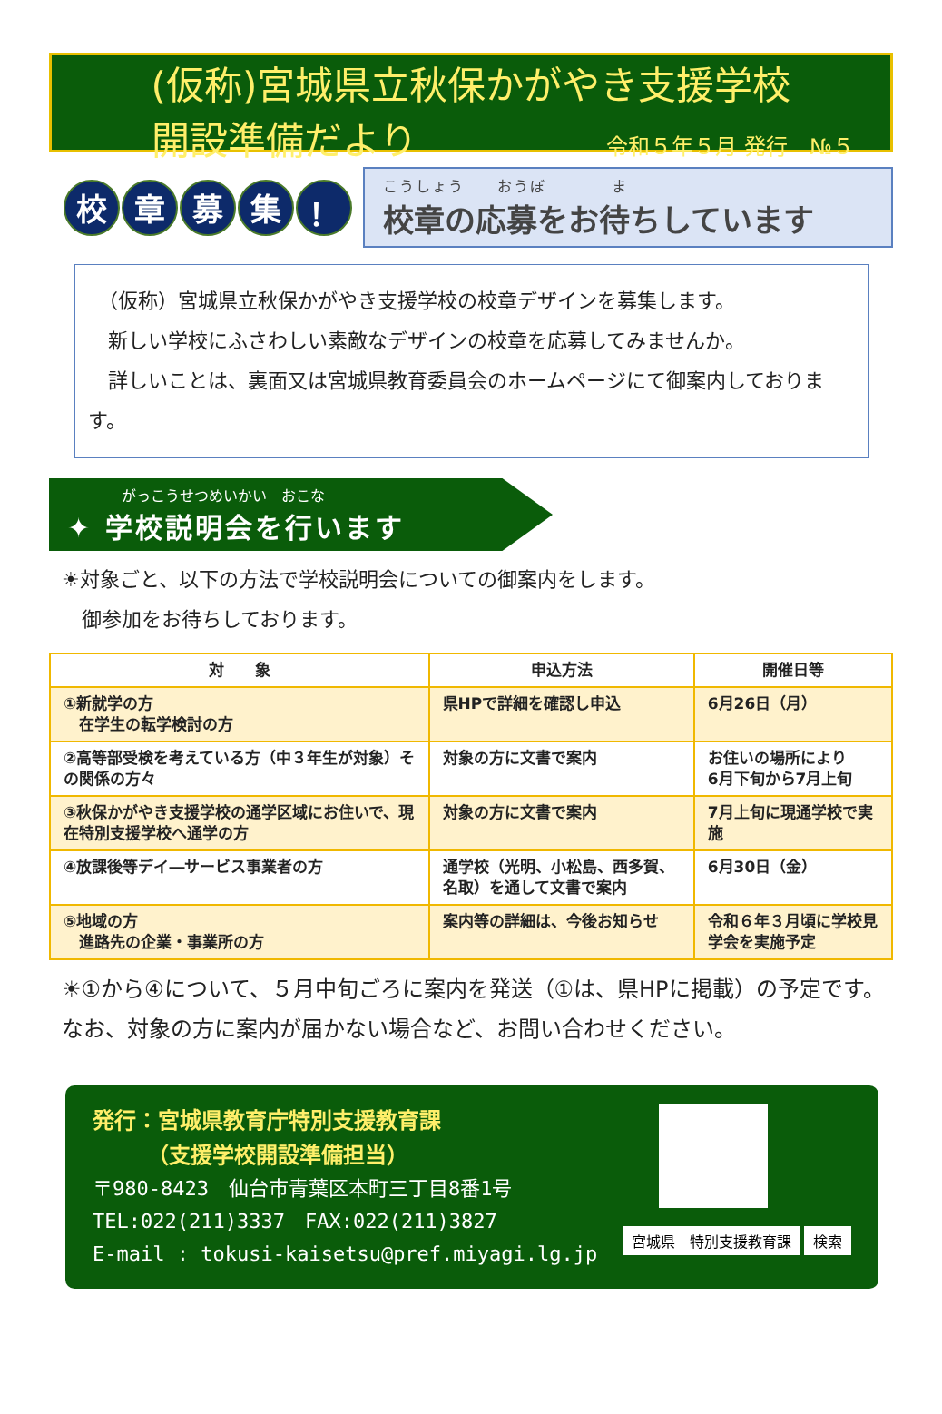(仮称)宮城県立秋保かがやき支援学校
開設準備だより 令和５年５月 発行　№５
校章募集 ！
こうしょう　　おうぼ　　　　ま
校章の応募をお待ちしています
　（仮称）宮城県立秋保かがやき支援学校の校章デザインを募集します。
　新しい学校にふさわしい素敵なデザインの校章を応募してみませんか。
　詳しいことは、裏面又は宮城県教育委員会のホームページにて御案内しております。
がっこうせつめいかい　おこな
✦ 学校説明会を行います
☀対象ごと、以下の方法で学校説明会についての御案内をします。
　御参加をお待ちしております。
| 対 象 | 申込方法 | 開催日等 |
| --- | --- | --- |
| ①新就学の方 在学生の転学検討の方 | 県HPで詳細を確認し申込 | 6月26日（月） |
| ②高等部受検を考えている方（中３年生が対象）その関係の方々 | 対象の方に文書で案内 | お住いの場所により 6月下旬から7月上旬 |
| ③秋保かがやき支援学校の通学区域にお住いで、現在特別支援学校へ通学の方 | 対象の方に文書で案内 | 7月上旬に現通学校で実施 |
| ④放課後等デイ―サービス事業者の方 | 通学校（光明、小松島、西多賀、名取）を通して文書で案内 | 6月30日（金） |
| ⑤地域の方 進路先の企業・事業所の方 | 案内等の詳細は、今後お知らせ | 令和６年３月頃に学校見学会を実施予定 |
☀①から④について、５月中旬ごろに案内を発送（①は、県HPに掲載）の予定です。なお、対象の方に案内が届かない場合など、お問い合わせください。
発行：宮城県教育庁特別支援教育課
　　　（支援学校開設準備担当）
〒980-8423　仙台市青葉区本町三丁目8番1号
TEL:022(211)3337　FAX:022(211)3827
E-mail : tokusi-kaisetsu@pref.miyagi.lg.jp
宮城県　特別支援教育課 検索